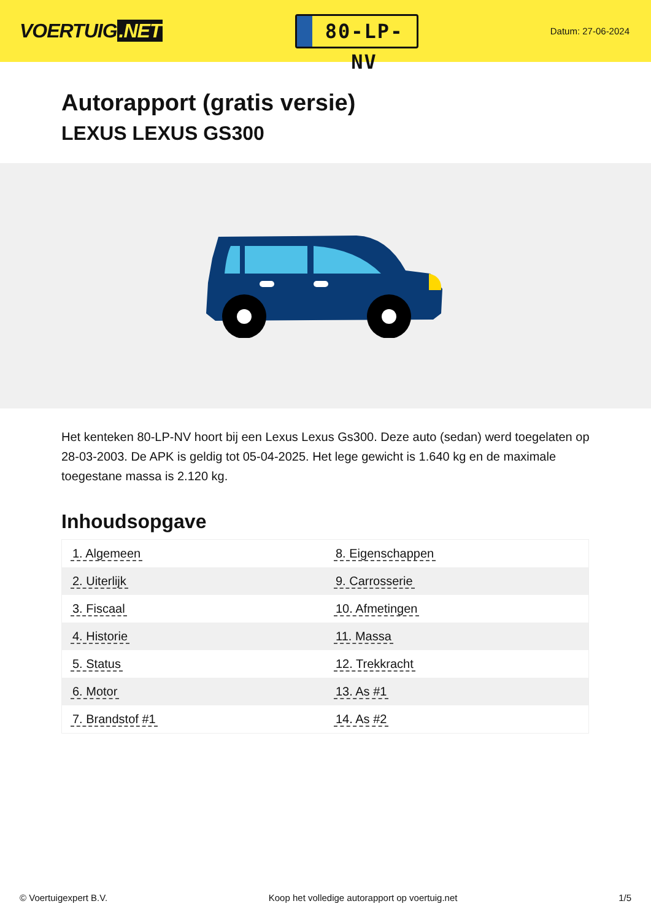VOERTUIG.NET
80-LP-NV
Datum: 27-06-2024
Autorapport (gratis versie)
LEXUS LEXUS GS300
Het kenteken 80-LP-NV hoort bij een Lexus Lexus Gs300. Deze auto (sedan) werd toegelaten op 28-03-2003. De APK is geldig tot 05-04-2025. Het lege gewicht is 1.640 kg en de maximale toegestane massa is 2.120 kg.
Inhoudsopgave
| 1. Algemeen | 8. Eigenschappen |
| 2. Uiterlijk | 9. Carrosserie |
| 3. Fiscaal | 10. Afmetingen |
| 4. Historie | 11. Massa |
| 5. Status | 12. Trekkracht |
| 6. Motor | 13. As #1 |
| 7. Brandstof #1 | 14. As #2 |
© Voertuigexpert B.V. Koop het volledige autorapport op voertuig.net 1/5